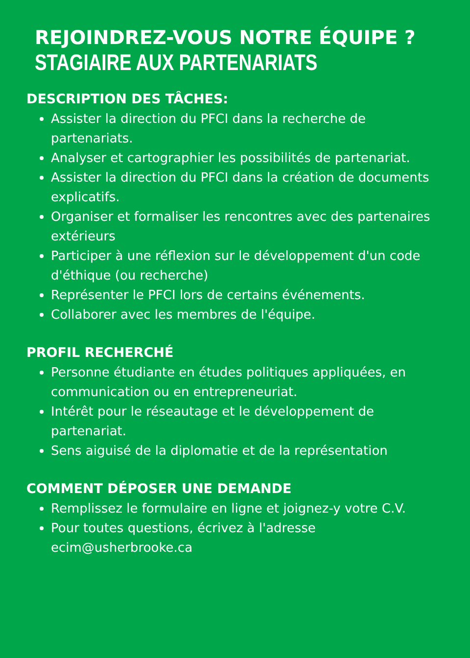REJOINDREZ-VOUS NOTRE ÉQUIPE ?
STAGIAIRE AUX PARTENARIATS
DESCRIPTION DES TÂCHES:
Assister la direction du PFCI dans la recherche de partenariats.
Analyser et cartographier les possibilités de partenariat.
Assister la direction du PFCI dans la création de documents explicatifs.
Organiser et formaliser les rencontres avec des partenaires extérieurs
Participer à une réflexion sur le développement d'un code d'éthique (ou recherche)
Représenter le PFCI lors de certains événements.
Collaborer avec les membres de l'équipe.
PROFIL RECHERCHÉ
Personne étudiante en études politiques appliquées, en communication ou en entrepreneuriat.
Intérêt pour le réseautage et le développement de partenariat.
Sens aiguisé de la diplomatie et de la représentation
COMMENT DÉPOSER UNE DEMANDE
Remplissez le formulaire en ligne et joignez-y votre C.V.
Pour toutes questions, écrivez à l'adresse ecim@usherbrooke.ca